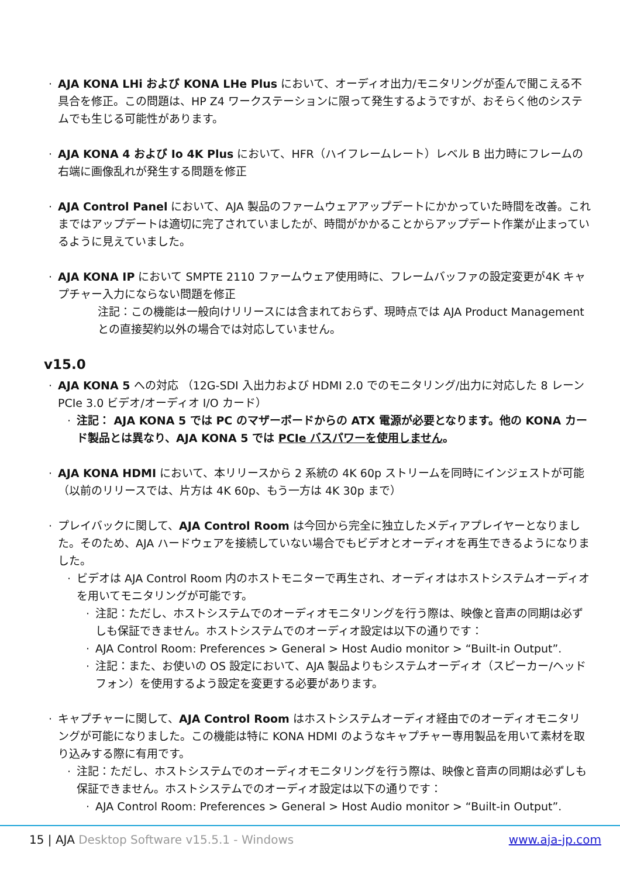AJA KONA LHi および KONA LHe Plus において、オーディオ出力/モニタリングが歪んで聞こえる不具合を修正。この問題は、HP Z4 ワークステーションに限って発生するようですが、おそらく他のシステムでも生じる可能性があります。
AJA KONA 4 および Io 4K Plus において、HFR（ハイフレームレート）レベル B 出力時にフレームの右端に画像乱れが発生する問題を修正
AJA Control Panel において、AJA 製品のファームウェアアップデートにかかっていた時間を改善。これまではアップデートは適切に完了されていましたが、時間がかかることからアップデート作業が止まっているように見えていました。
AJA KONA IP において SMPTE 2110 ファームウェア使用時に、フレームバッファの設定変更が4K キャプチャー入力にならない問題を修正
注記：この機能は一般向けリリースには含まれておらず、現時点では AJA Product Management との直接契約以外の場合では対応していません。
v15.0
AJA KONA 5 への対応 （12G-SDI 入出力および HDMI 2.0 でのモニタリング/出力に対応した 8 レーン PCIe 3.0 ビデオ/オーディオ I/O カード）
注記： AJA KONA 5 では PC のマザーボードからの ATX 電源が必要となります。他の KONA カード製品とは異なり、AJA KONA 5 では PCIe バスパワーを使用しません。
AJA KONA HDMI において、本リリースから 2 系統の 4K 60p ストリームを同時にインジェストが可能（以前のリリースでは、片方は 4K 60p、もう一方は 4K 30p まで）
プレイバックに関して、AJA Control Room は今回から完全に独立したメディアプレイヤーとなりました。そのため、AJA ハードウェアを接続していない場合でもビデオとオーディオを再生できるようになりました。
ビデオは AJA Control Room 内のホストモニターで再生され、オーディオはホストシステムオーディオを用いてモニタリングが可能です。
注記：ただし、ホストシステムでのオーディオモニタリングを行う際は、映像と音声の同期は必ずしも保証できません。ホストシステムでのオーディオ設定は以下の通りです：
AJA Control Room: Preferences > General > Host Audio monitor > “Built-in Output”.
注記：また、お使いの OS 設定において、AJA 製品よりもシステムオーディオ（スピーカー/ヘッドフォン）を使用するよう設定を変更する必要があります。
キャプチャーに関して、AJA Control Room はホストシステムオーディオ経由でのオーディオモニタリングが可能になりました。この機能は特に KONA HDMI のようなキャプチャー専用製品を用いて素材を取り込みする際に有用です。
注記：ただし、ホストシステムでのオーディオモニタリングを行う際は、映像と音声の同期は必ずしも保証できません。ホストシステムでのオーディオ設定は以下の通りです：
AJA Control Room: Preferences > General > Host Audio monitor > “Built-in Output”.
15 | AJA Desktop Software v15.5.1 - Windows www.aja-jp.com